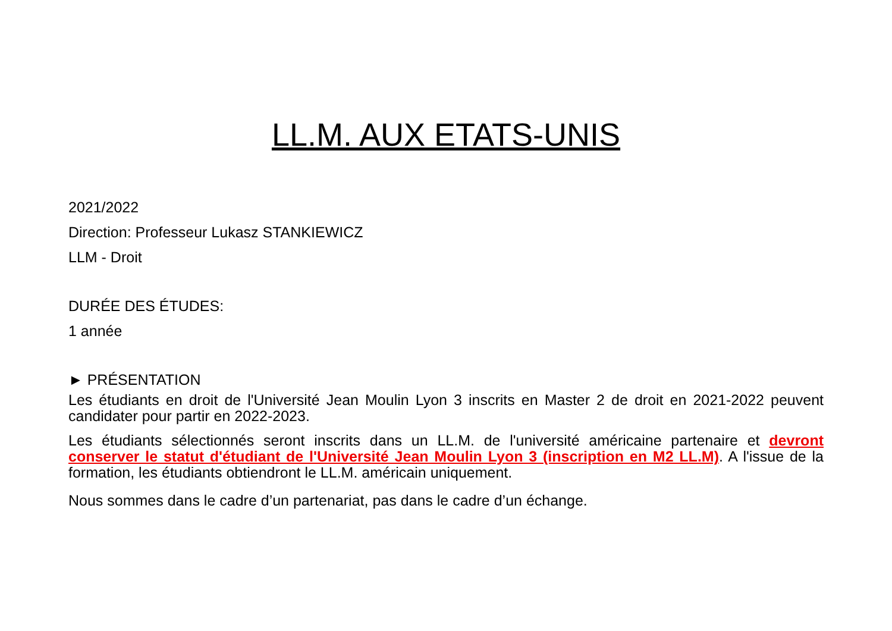LL.M. AUX ETATS-UNIS
2021/2022
Direction: Professeur Lukasz STANKIEWICZ
LLM - Droit
DURÉE DES ÉTUDES:
1 année
► PRÉSENTATION
Les étudiants en droit de l'Université Jean Moulin Lyon 3 inscrits en Master 2 de droit en 2021-2022 peuvent candidater pour partir en 2022-2023.
Les étudiants sélectionnés seront inscrits dans un LL.M. de l'université américaine partenaire et devront conserver le statut d'étudiant de l'Université Jean Moulin Lyon 3 (inscription en M2 LL.M). A l'issue de la formation, les étudiants obtiendront le LL.M. américain uniquement.
Nous sommes dans le cadre d’un partenariat, pas dans le cadre d’un échange.